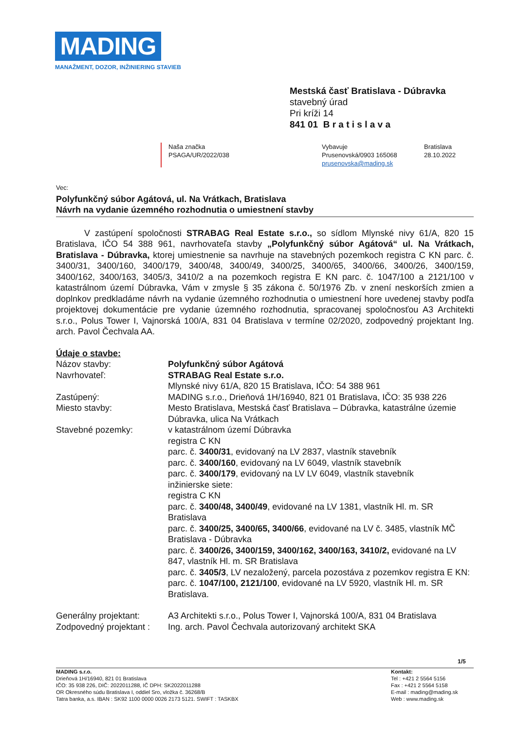MADING
MANAŽMENT, DOZOR, INŽINIERING STAVIEB
Mestská časť Bratislava - Dúbravka
stavebný úrad
Pri kríži 14
841 01 B r a t i s l a v a
Naša značka
PSAGA/UR/2022/038
Vybavuje
Prusenovská/0903 165068
prusenovska@mading.sk
Bratislava
28.10.2022
Vec:
Polyfunkčný súbor Agátová, ul. Na Vrátkach, Bratislava
Návrh na vydanie územného rozhodnutia o umiestnení stavby
V zastúpení spoločnosti STRABAG Real Estate s.r.o., so sídlom Mlynské nivy 61/A, 820 15 Bratislava, IČO 54 388 961, navrhovateľa stavby „Polyfunkčný súbor Agátová“ ul. Na Vrátkach, Bratislava - Dúbravka, ktorej umiestnenie sa navrhuje na stavebných pozemkoch registra C KN parc. č. 3400/31, 3400/160, 3400/179, 3400/48, 3400/49, 3400/25, 3400/65, 3400/66, 3400/26, 3400/159, 3400/162, 3400/163, 3405/3, 3410/2 a na pozemkoch registra E KN parc. č. 1047/100 a 2121/100 v katastrálnom území Dúbravka, Vám v zmysle § 35 zákona č. 50/1976 Zb. v znení neskorších zmien a doplnkov predkladáme návrh na vydanie územného rozhodnutia o umiestnení hore uvedenej stavby podľa projektovej dokumentácie pre vydanie územného rozhodnutia, spracovanej spoločnosťou A3 Architekti s.r.o., Polus Tower I, Vajnorská 100/A, 831 04 Bratislava v termíne 02/2020, zodpovedný projektant Ing. arch. Pavol Čechvala AA.
Údaje o stavbe:
| Názov stavby: | Polyfunkčný súbor Agátová |
| Navrhovateľ: | STRABAG Real Estate s.r.o. Mlynské nivy 61/A, 820 15 Bratislava, IČO: 54 388 961 |
| Zastúpený: | MADING s.r.o., Drieňová 1H/16940, 821 01 Bratislava, IČO: 35 938 226 |
| Miesto stavby: | Mesto Bratislava, Mestská časť Bratislava – Dúbravka, katastrálne územie Dúbravka, ulica Na Vrátkach |
| Stavebné pozemky: | v katastrálnom území Dúbravka registra C KN parc. č. 3400/31 , evidovaný na LV 2837, vlastník stavebník parc. č. 3400/160 , evidovaný na LV 6049, vlastník stavebník parc. č. 3400/179 , evidovaný na LV LV 6049, vlastník stavebník inžinierske siete: registra C KN parc. č. 3400/48, 3400/49 , evidované na LV 1381, vlastník Hl. m. SR Bratislava parc. č. 3400/25, 3400/65, 3400/66 , evidované na LV č. 3485, vlastník MČ Bratislava - Dúbravka parc. č. 3400/26, 3400/159, 3400/162, 3400/163, 3410/2, evidované na LV 847, vlastník Hl. m. SR Bratislava parc. č. 3405/3 , LV nezaložený, parcela pozostáva z pozemkov registra E KN: parc. č. 1047/100, 2121/100 , evidované na LV 5920, vlastník Hl. m. SR Bratislava. |
| Generálny projektant: | A3 Architekti s.r.o., Polus Tower I, Vajnorská 100/A, 831 04 Bratislava |
| Zodpovedný projektant : | Ing. arch. Pavol Čechvala autorizovaný architekt SKA |
1/5
MADING s.r.o.
Drieňová 1H/16940, 821 01 Bratislava
IČO: 35 938 226, DIČ: 2022011288, IČ DPH: SK2022011288
OR Okresného súdu Bratislava I, oddiel Sro, vložka č. 36268/B
Tatra banka, a.s. IBAN : SK92 1100 0000 0026 2173 5121. SWIFT : TASKBX
Kontakt:
Tel : +421 2 5564 5156
Fax : +421 2 5564 5158
E-mail : mading@mading.sk
Web : www.mading.sk